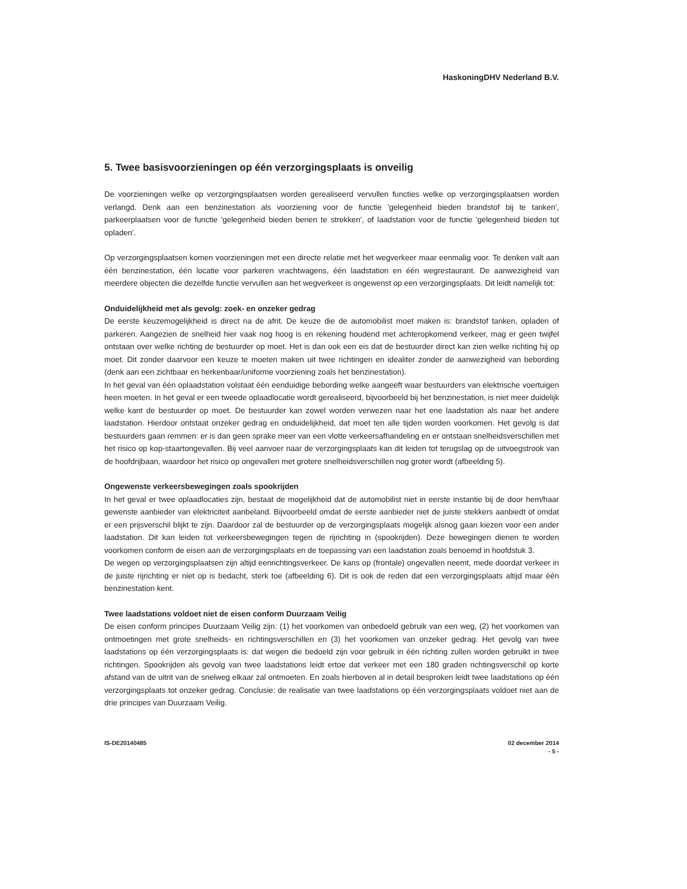HaskoningDHV Nederland B.V.
5. Twee basisvoorzieningen op één verzorgingsplaats is onveilig
De voorzieningen welke op verzorgingsplaatsen worden gerealiseerd vervullen functies welke op verzorgingsplaatsen worden verlangd. Denk aan een benzinestation als voorziening voor de functie 'gelegenheid bieden brandstof bij te tanken', parkeerplaatsen voor de functie 'gelegenheid bieden benen te strekken', of laadstation voor de functie 'gelegenheid bieden tot opladen'.
Op verzorgingsplaatsen komen voorzieningen met een directe relatie met het wegverkeer maar eenmalig voor. Te denken valt aan één benzinestation, één locatie voor parkeren vrachtwagens, één laadstation en één wegrestaurant. De aanwezigheid van meerdere objecten die dezelfde functie vervullen aan het wegverkeer is ongewenst op een verzorgingsplaats. Dit leidt namelijk tot:
Onduidelijkheid met als gevolg: zoek- en onzeker gedrag
De eerste keuzemogelijkheid is direct na de afrit. De keuze die de automobilist moet maken is: brandstof tanken, opladen of parkeren. Aangezien de snelheid hier vaak nog hoog is en rekening houdend met achteropkomend verkeer, mag er geen twijfel ontstaan over welke richting de bestuurder op moet. Het is dan ook een eis dat de bestuurder direct kan zien welke richting hij op moet. Dit zonder daarvoor een keuze te moeten maken uit twee richtingen en idealiter zonder de aanwezigheid van bebording (denk aan een zichtbaar en herkenbaar/uniforme voorziening zoals het benzinestation).
In het geval van één oplaadstation volstaat één eenduidige bebording welke aangeeft waar bestuurders van elektrische voertuigen heen moeten. In het geval er een tweede oplaadlocatie wordt gerealiseerd, bijvoorbeeld bij het benzinestation, is niet meer duidelijk welke kant de bestuurder op moet. De bestuurder kan zowel worden verwezen naar het ene laadstation als naar het andere laadstation. Hierdoor ontstaat onzeker gedrag en onduidelijkheid, dat moet ten alle tijden worden voorkomen. Het gevolg is dat bestuurders gaan remmen: er is dan geen sprake meer van een vlotte verkeersafhandeling en er ontstaan snelheidsverschillen met het risico op kop-staartongevallen. Bij veel aanvoer naar de verzorgingsplaats kan dit leiden tot terugslag op de uitvoegstrook van de hoofdrijbaan, waardoor het risico op ongevallen met grotere snelheidsverschillen nog groter wordt (afbeelding 5).
Ongewenste verkeersbewegingen zoals spookrijden
In het geval er twee oplaadlocaties zijn, bestaat de mogelijkheid dat de automobilist niet in eerste instantie bij de door hem/haar gewenste aanbieder van elektriciteit aanbeland. Bijvoorbeeld omdat de eerste aanbieder niet de juiste stekkers aanbiedt of omdat er een prijsverschil blijkt te zijn. Daardoor zal de bestuurder op de verzorgingsplaats mogelijk alsnog gaan kiezen voor een ander laadstation. Dit kan leiden tot verkeersbewegingen tegen de rijrichting in (spookrijden). Deze bewegingen dienen te worden voorkomen conform de eisen aan de verzorgingsplaats en de toepassing van een laadstation zoals benoemd in hoofdstuk 3.
De wegen op verzorgingsplaatsen zijn altijd eenrichtingsverkeer. De kans op (frontale) ongevallen neemt, mede doordat verkeer in de juiste rijrichting er niet op is bedacht, sterk toe (afbeelding 6). Dit is ook de reden dat een verzorgingsplaats altijd maar één benzinestation kent.
Twee laadstations voldoet niet de eisen conform Duurzaam Veilig
De eisen conform principes Duurzaam Veilig zijn: (1) het voorkomen van onbedoeld gebruik van een weg, (2) het voorkomen van ontmoetingen met grote snelheids- en richtingsverschillen en (3) het voorkomen van onzeker gedrag. Het gevolg van twee laadstations op één verzorgingsplaats is: dat wegen die bedoeld zijn voor gebruik in één richting zullen worden gebruikt in twee richtingen. Spookrijden als gevolg van twee laadstations leidt ertoe dat verkeer met een 180 graden richtingsverschil op korte afstand van de uitrit van de snelweg elkaar zal ontmoeten. En zoals hierboven al in detail besproken leidt twee laadstations op één verzorgingsplaats tot onzeker gedrag. Conclusie: de realisatie van twee laadstations op één verzorgingsplaats voldoet niet aan de drie principes van Duurzaam Veilig.
IS-DE20140485 02 december 2014
- 5 -